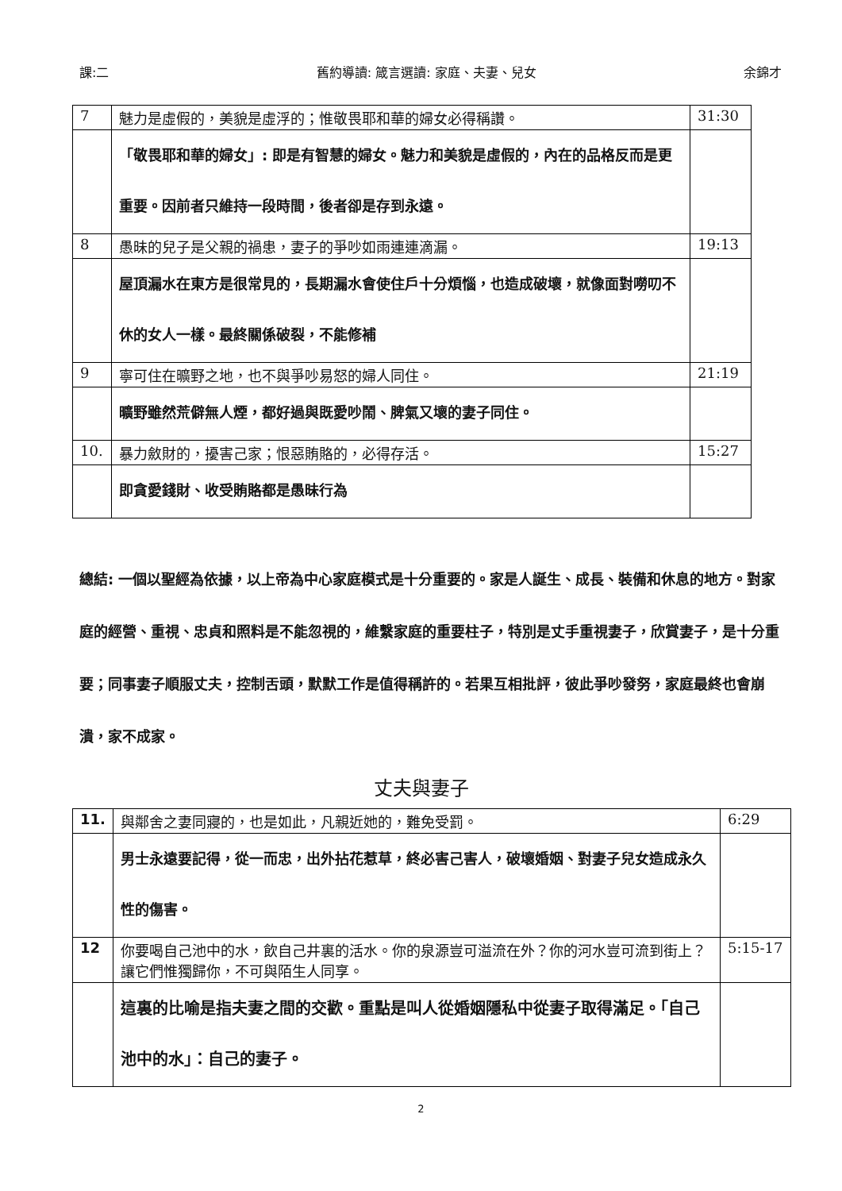課:二 舊約導讀: 箴言選讀: 家庭、夫妻、兒女 余錦才
| 7 | 魅力是虛假的，美貌是虛浮的；惟敬畏耶和華的婦女必得稱讚。 | 31:30 |
| | 「敬畏耶和華的婦女」: 即是有智慧的婦女。魅力和美貌是虛假的，內在的品格反而是更重要。因前者只維持一段時間，後者卻是存到永遠。 | |
| 8 | 愚昧的兒子是父親的禍患，妻子的爭吵如雨連連滴漏。 | 19:13 |
| | 屋頂漏水在東方是很常見的，長期漏水會使住戶十分煩惱，也造成破壞，就像面對嘮叨不休的女人一樣。最終關係破裂，不能修補 | |
| 9 | 寧可住在曠野之地，也不與爭吵易怒的婦人同住。 | 21:19 |
| | 曠野雖然荒僻無人煙，都好過與既愛吵鬧、脾氣又壞的妻子同住。 | |
| 10. | 暴力斂財的，擾害己家；恨惡賄賂的，必得存活。 | 15:27 |
| | 即貪愛錢財、收受賄賂都是愚昧行為 | |
總結: 一個以聖經為依據，以上帝為中心家庭模式是十分重要的。家是人誕生、成長、裝備和休息的地方。對家庭的經營、重視、忠貞和照料是不能忽視的，維繫家庭的重要柱子，特別是丈手重視妻子，欣賞妻子，是十分重要；同事妻子順服丈夫，控制舌頭，默默工作是值得稱許的。若果互相批評，彼此爭吵發努，家庭最終也會崩潰，家不成家。
丈夫與妻子
| 11. | 與鄰舍之妻同寢的，也是如此，凡親近她的，難免受罰。 | 6:29 |
| | 男士永遠要記得，從一而忠，出外拈花惹草，終必害己害人，破壞婚姻、對妻子兒女造成永久性的傷害。 | |
| 12 | 你要喝自己池中的水，飲自己井裏的活水。你的泉源豈可溢流在外？你的河水豈可流到街上？讓它們惟獨歸你，不可與陌生人同享。 | 5:15-17 |
| | 這裏的比喻是指夫妻之間的交歡。重點是叫人從婚姻隱私中從妻子取得滿足。「自己池中的水」：自己的妻子。 | |
2